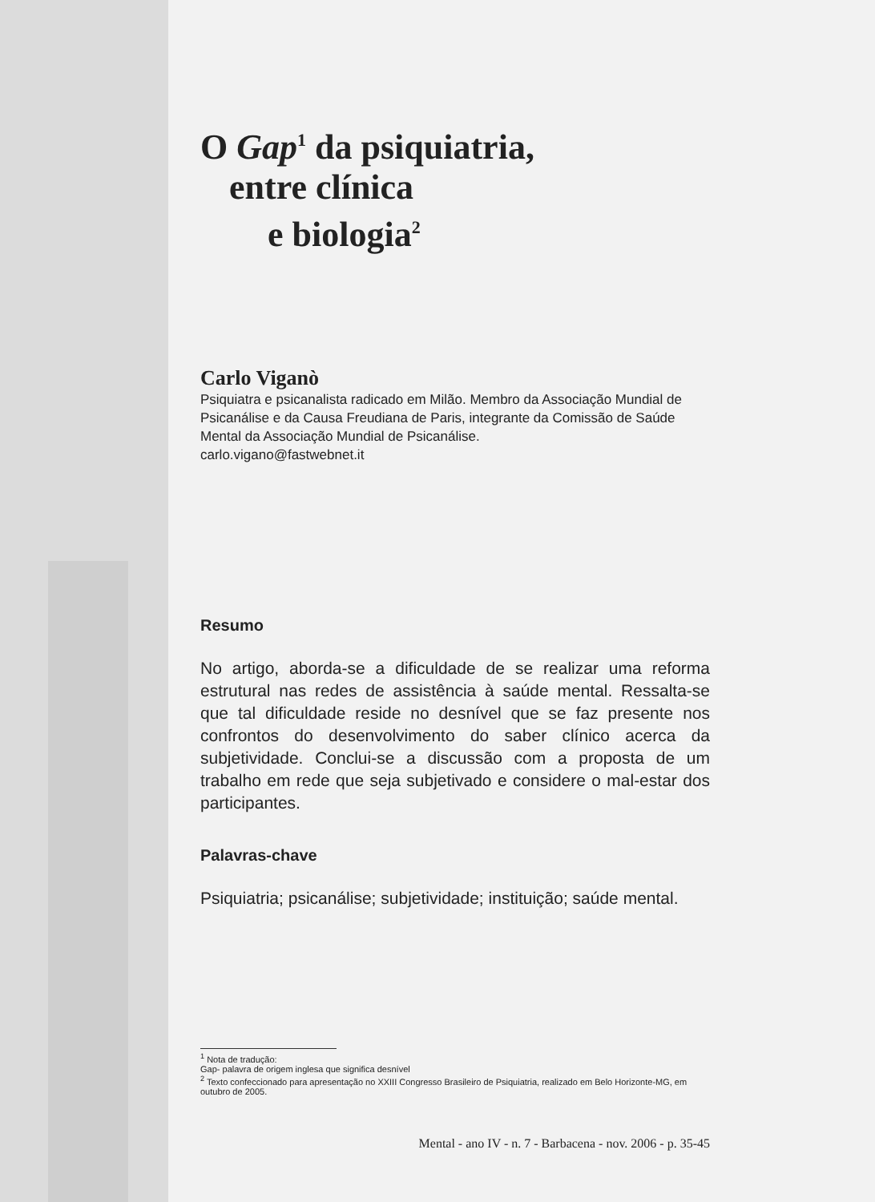O Gap<sup>1</sup> da psiquiatria,
entre clínica
e biologia<sup>2</sup>
Carlo Viganò
Psiquiatra e psicanalista radicado em Milão. Membro da Associação Mundial de Psicanálise e da Causa Freudiana de Paris, integrante da Comissão de Saúde Mental da Associação Mundial de Psicanálise.
carlo.vigano@fastwebnet.it
Resumo
No artigo, aborda-se a dificuldade de se realizar uma reforma estrutural nas redes de assistência à saúde mental. Ressalta-se que tal dificuldade reside no desnível que se faz presente nos confrontos do desenvolvimento do saber clínico acerca da subjetividade. Conclui-se a discussão com a proposta de um trabalho em rede que seja subjetivado e considere o mal-estar dos participantes.
Palavras-chave
Psiquiatria; psicanálise; subjetividade; instituição; saúde mental.
<sup>1</sup> Nota de tradução:
Gap- palavra de origem inglesa que significa desnível
<sup>2</sup> Texto confeccionado para apresentação no XXIII Congresso Brasileiro de Psiquiatria, realizado em Belo Horizonte-MG, em outubro de 2005.
Mental - ano IV - n. 7 - Barbacena - nov. 2006 - p. 35-45